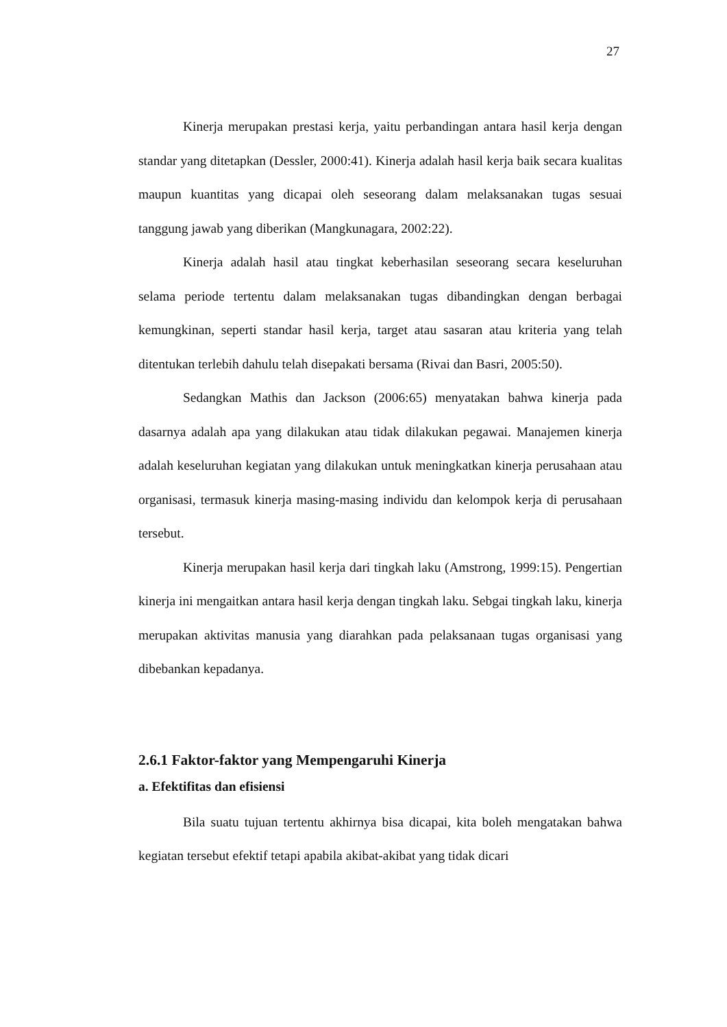27
Kinerja merupakan prestasi kerja, yaitu perbandingan antara hasil kerja dengan standar yang ditetapkan (Dessler, 2000:41). Kinerja adalah hasil kerja baik secara kualitas maupun kuantitas yang dicapai oleh seseorang dalam melaksanakan tugas sesuai tanggung jawab yang diberikan (Mangkunagara, 2002:22).
Kinerja adalah hasil atau tingkat keberhasilan seseorang secara keseluruhan selama periode tertentu dalam melaksanakan tugas dibandingkan dengan berbagai kemungkinan, seperti standar hasil kerja, target atau sasaran atau kriteria yang telah ditentukan terlebih dahulu telah disepakati bersama (Rivai dan Basri, 2005:50).
Sedangkan Mathis dan Jackson (2006:65) menyatakan bahwa kinerja pada dasarnya adalah apa yang dilakukan atau tidak dilakukan pegawai. Manajemen kinerja adalah keseluruhan kegiatan yang dilakukan untuk meningkatkan kinerja perusahaan atau organisasi, termasuk kinerja masing-masing individu dan kelompok kerja di perusahaan tersebut.
Kinerja merupakan hasil kerja dari tingkah laku (Amstrong, 1999:15). Pengertian kinerja ini mengaitkan antara hasil kerja dengan tingkah laku. Sebgai tingkah laku, kinerja merupakan aktivitas manusia yang diarahkan pada pelaksanaan tugas organisasi yang dibebankan kepadanya.
2.6.1 Faktor-faktor yang Mempengaruhi Kinerja
a. Efektifitas dan efisiensi
Bila suatu tujuan tertentu akhirnya bisa dicapai, kita boleh mengatakan bahwa kegiatan tersebut efektif tetapi apabila akibat-akibat yang tidak dicari